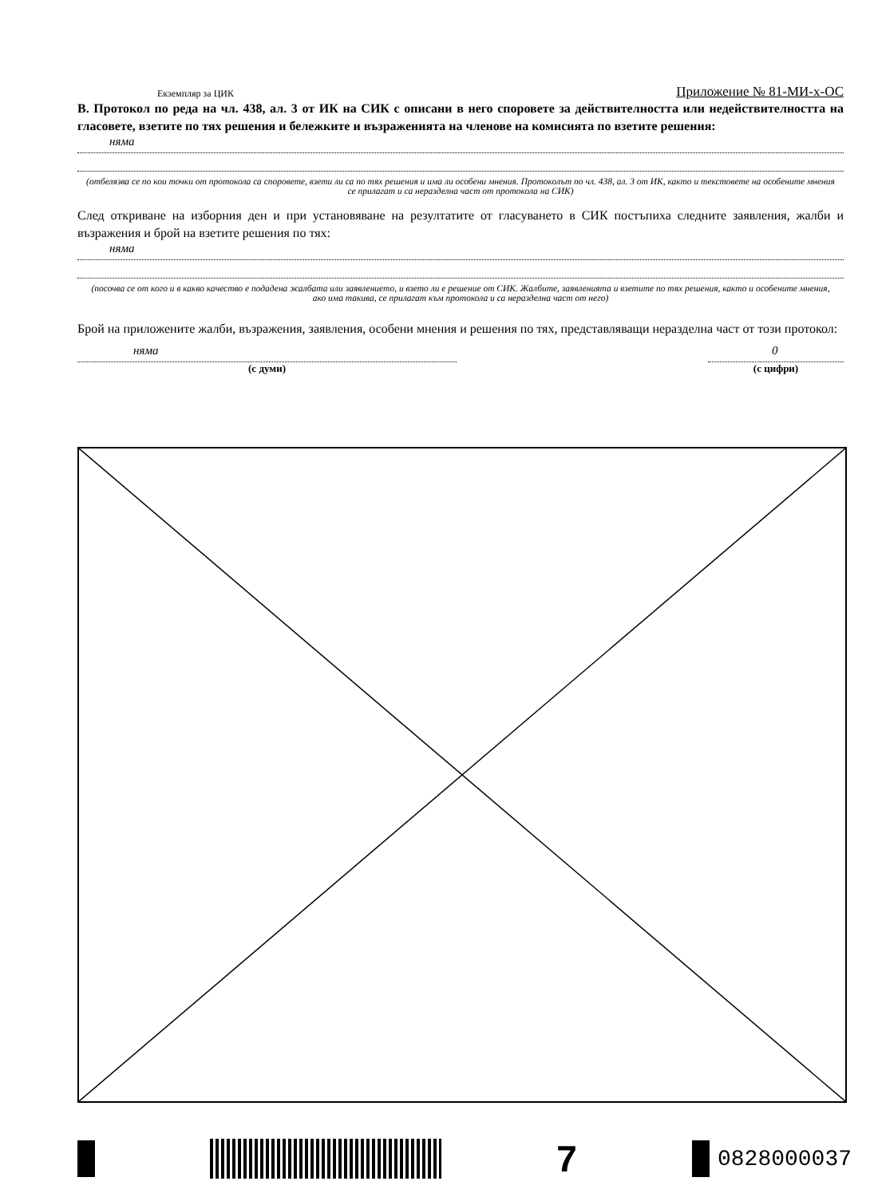Екземпляр за ЦИК Приложение № 81-МИ-х-ОС
В. Протокол по реда на чл. 438, ал. 3 от ИК на СИК с описани в него споровете за действителността или недействителността на гласовете, взетите по тях решения и бележките и възраженията на членове на комисията по взетите решения:
няма
(отбелязва се по кои точки от протокола са споровете, взети ли са по тях решения и има ли особени мнения. Протоколът по чл. 438, ал. 3 от ИК, както и текстовете на особените мнения се прилагат и са неразделна част от протокола на СИК)
След откриване на изборния ден и при установяване на резултатите от гласуването в СИК постъпиха следните заявления, жалби и възражения и брой на взетите решения по тях:
няма
(посочва се от кого и в какво качество е подадена жалбата или заявлението, и взето ли е решение от СИК. Жалбите, заявленията и взетите по тях решения, както и особените мнения, ако има такива, се прилагат към протокола и са неразделна част от него)
Брой на приложените жалби, възражения, заявления, особени мнения и решения по тях, представляващи неразделна част от този протокол:
няма
(с думи)
0
(с цифри)
7
0828000037